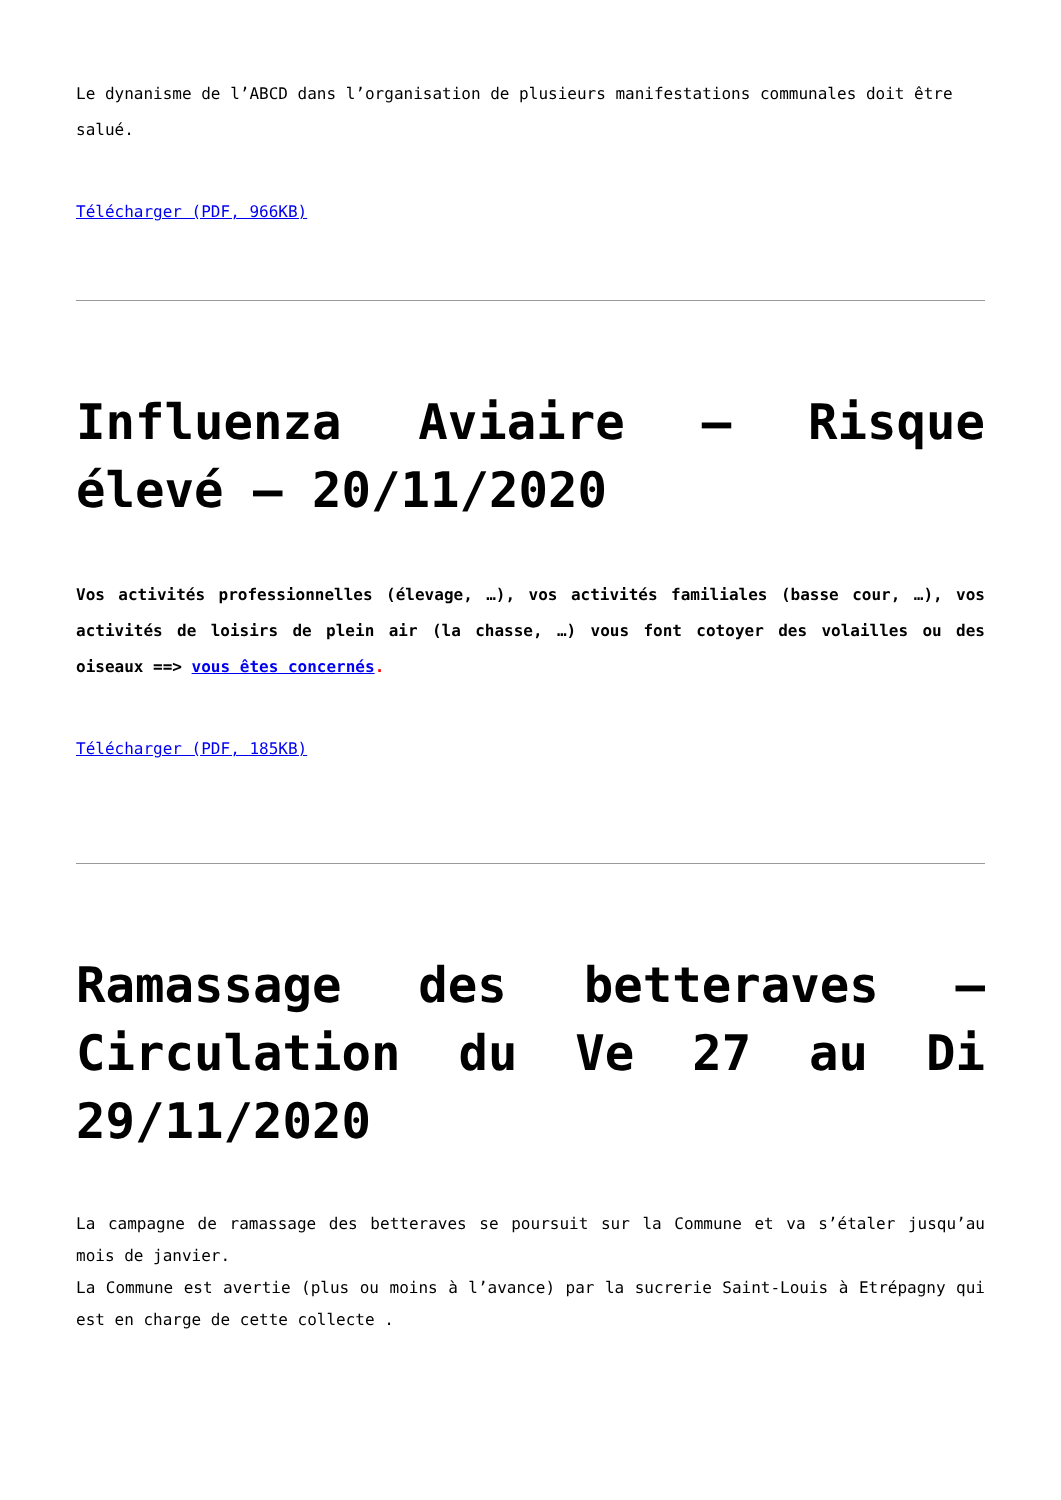Le dynanisme de l’ABCD dans l’organisation de plusieurs manifestations communales doit être salué.
Télécharger (PDF, 966KB)
Influenza Aviaire – Risque élevé – 20/11/2020
Vos activités professionnelles (élevage, …), vos activités familiales (basse cour, …), vos activités de loisirs de plein air (la chasse, …) vous font cotoyer des volailles ou des oiseaux ==> vous êtes concernés.
Télécharger (PDF, 185KB)
Ramassage des betteraves – Circulation du Ve 27 au Di 29/11/2020
La campagne de ramassage des betteraves se poursuit sur la Commune et va s’étaler jusqu’au mois de janvier.
La Commune est avertie (plus ou moins à l’avance) par la sucrerie Saint-Louis à Etrépagny qui est en charge de cette collecte .